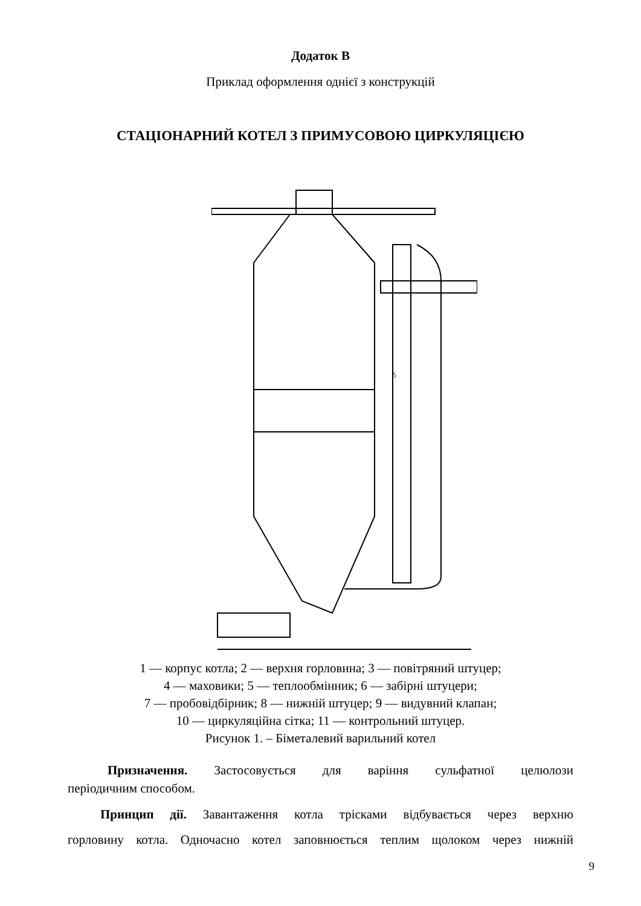Додаток В
Приклад оформлення однієї з конструкцій
СТАЦІОНАРНИЙ КОТЕЛ З ПРИМУСОВОЮ ЦИРКУЛЯЦІЄЮ
5
1 — корпус котла; 2 — верхня горловина; 3 — повітряний штуцер;
4 — маховики; 5 — теплообмінник; 6 — забірні штуцери;
7 — пробовідбірник; 8 — нижній штуцер; 9 — видувний клапан;
10 — циркуляційна сітка; 11 — контрольний штуцер.
Рисунок 1. – Біметалевий варильний котел
Призначення. Застосовується для варіння сульфатної целюлози
періодичним способом.
Принцип дії. Завантаження котла трісками відбувається через верхню
горловину котла. Одночасно котел заповнюється теплим щолоком через нижній
9